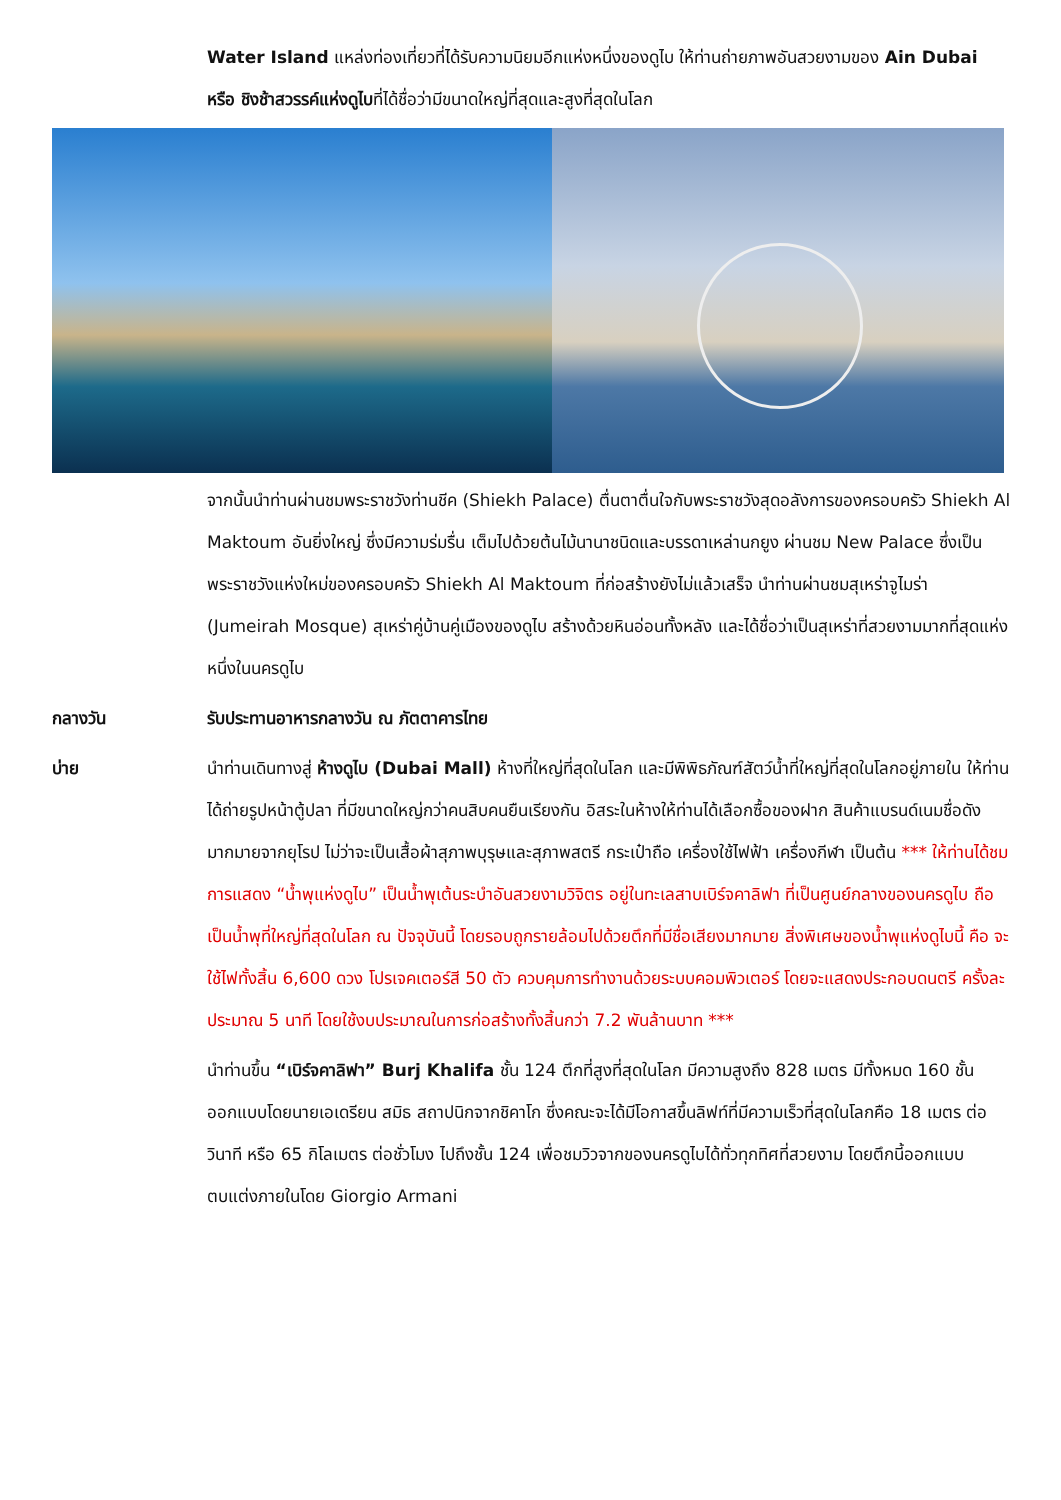Water Island แหล่งท่องเที่ยวที่ได้รับความนิยมอีกแห่งหนึ่งของดูไบ ให้ท่านถ่ายภาพอันสวยงามของ Ain Dubai หรือ ชิงช้าสวรรค์แห่งดูไบที่ได้ชื่อว่ามีขนาดใหญ่ที่สุดและสูงที่สุดในโลก
จากนั้นนำท่านผ่านชมพระราชวังท่านชีค (Shiekh Palace) ตื่นตาตื่นใจกับพระราชวังสุดอลังการของครอบครัว Shiekh Al Maktoum อันยิ่งใหญ่ ซึ่งมีความร่มรื่น เต็มไปด้วยต้นไม้นานาชนิดและบรรดาเหล่านกยูง ผ่านชม New Palace ซึ่งเป็นพระราชวังแห่งใหม่ของครอบครัว Shiekh Al Maktoum ที่ก่อสร้างยังไม่แล้วเสร็จ นำท่านผ่านชมสุเหร่าจูไมร่า (Jumeirah Mosque) สุเหร่าคู่บ้านคู่เมืองของดูไบ สร้างด้วยหินอ่อนทั้งหลัง และได้ชื่อว่าเป็นสุเหร่าที่สวยงามมากที่สุดแห่งหนึ่งในนครดูไบ
กลางวัน รับประทานอาหารกลางวัน ณ ภัตตาคารไทย
บ่าย นำท่านเดินทางสู่ ห้างดูไบ (Dubai Mall) ห้างที่ใหญ่ที่สุดในโลก และมีพิพิธภัณฑ์สัตว์น้ำที่ใหญ่ที่สุดในโลกอยู่ภายใน ให้ท่านได้ถ่ายรูปหน้าตู้ปลา ที่มีขนาดใหญ่กว่าคนสิบคนยืนเรียงกัน อิสระในห้างให้ท่านได้เลือกซื้อของฝาก สินค้าแบรนด์เนมชื่อดังมากมายจากยุโรป ไม่ว่าจะเป็นเสื้อผ้าสุภาพบุรุษและสุภาพสตรี กระเป๋าถือ เครื่องใช้ไฟฟ้า เครื่องกีฬา เป็นต้น *** ให้ท่านได้ชมการแสดง “น้ำพุแห่งดูไบ” เป็นน้ำพุเต้นระบำอันสวยงามวิจิตร อยู่ในทะเลสาบเบิร์จคาลิฟา ที่เป็นศูนย์กลางของนครดูไบ ถือเป็นน้ำพุที่ใหญ่ที่สุดในโลก ณ ปัจจุบันนี้ โดยรอบถูกรายล้อมไปด้วยตึกที่มีชื่อเสียงมากมาย สิ่งพิเศษของน้ำพุแห่งดูไบนี้ คือ จะใช้ไฟทั้งสิ้น 6,600 ดวง โปรเจคเตอร์สี 50 ตัว ควบคุมการทำงานด้วยระบบคอมพิวเตอร์ โดยจะแสดงประกอบดนตรี ครั้งละประมาณ 5 นาที โดยใช้งบประมาณในการก่อสร้างทั้งสิ้นกว่า 7.2 พันล้านบาท ***
นำท่านขึ้น “เบิร์จคาลิฟา” Burj Khalifa ชั้น 124 ตึกที่สูงที่สุดในโลก มีความสูงถึง 828 เมตร มีทั้งหมด 160 ชั้น ออกแบบโดยนายเอเดรียน สมิธ สถาปนิกจากชิคาโก ซึ่งคณะจะได้มีโอกาสขึ้นลิฟท์ที่มีความเร็วที่สุดในโลกคือ 18 เมตร ต่อวินาที หรือ 65 กิโลเมตร ต่อชั่วโมง ไปถึงชั้น 124 เพื่อชมวิวจากของนครดูไบได้ทั่วทุกทิศที่สวยงาม โดยตึกนี้ออกแบบตบแต่งภายในโดย Giorgio Armani